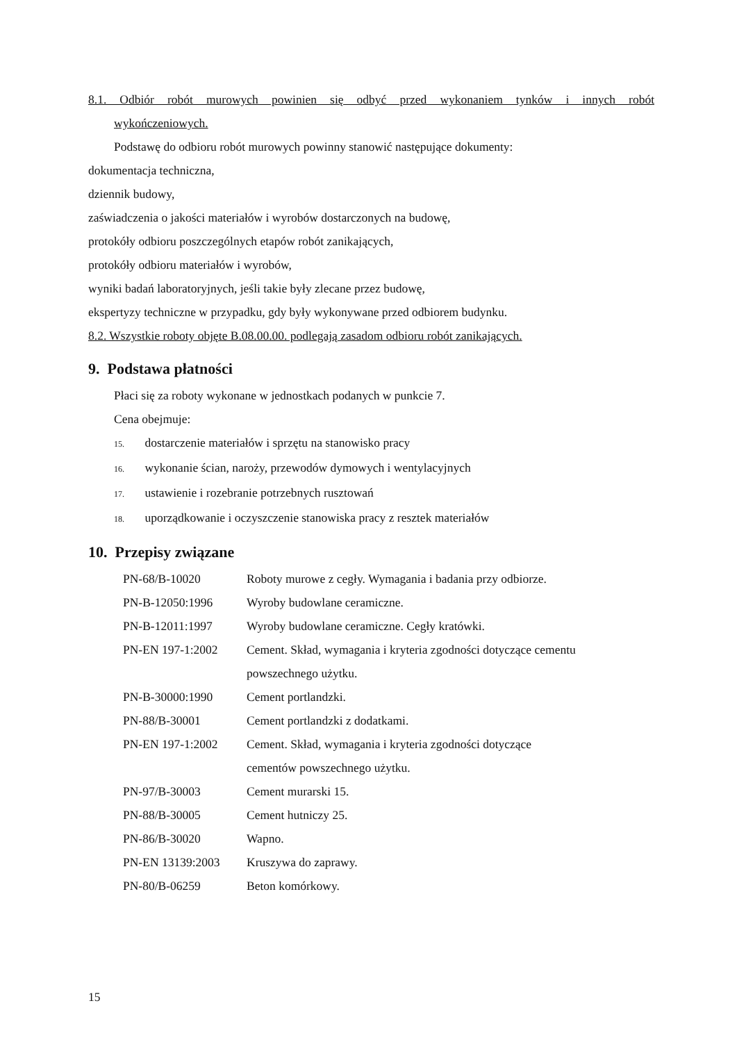8.1. Odbiór robót murowych powinien się odbyć przed wykonaniem tynków i innych robót
wykończeniowych.
Podstawę do odbioru robót murowych powinny stanowić następujące dokumenty:
dokumentacja techniczna,
dziennik budowy,
zaświadczenia o jakości materiałów i wyrobów dostarczonych na budowę,
protokóły odbioru poszczególnych etapów robót zanikających,
protokóły odbioru materiałów i wyrobów,
wyniki badań laboratoryjnych, jeśli takie były zlecane przez budowę,
ekspertyzy techniczne w przypadku, gdy były wykonywane przed odbiorem budynku.
8.2. Wszystkie roboty objęte B.08.00.00. podlegają zasadom odbioru robót zanikających.
9. Podstawa płatności
Płaci się za roboty wykonane w jednostkach podanych w punkcie 7.
Cena obejmuje:
15. dostarczenie materiałów i sprzętu na stanowisko pracy
16. wykonanie ścian, naroży, przewodów dymowych i wentylacyjnych
17. ustawienie i rozebranie potrzebnych rusztowań
18. uporządkowanie i oczyszczenie stanowiska pracy z resztek materiałów
10. Przepisy związane
| PN-68/B-10020 | Roboty murowe z cegły. Wymagania i badania przy odbiorze. |
| PN-B-12050:1996 | Wyroby budowlane ceramiczne. |
| PN-B-12011:1997 | Wyroby budowlane ceramiczne. Cegły kratówki. |
| PN-EN 197-1:2002 | Cement. Skład, wymagania i kryteria zgodności dotyczące cementu powszechnego użytku. |
| PN-B-30000:1990 | Cement portlandzki. |
| PN-88/B-30001 | Cement portlandzki z dodatkami. |
| PN-EN 197-1:2002 | Cement. Skład, wymagania i kryteria zgodności dotyczące cementów powszechnego użytku. |
| PN-97/B-30003 | Cement murarski 15. |
| PN-88/B-30005 | Cement hutniczy 25. |
| PN-86/B-30020 | Wapno. |
| PN-EN 13139:2003 | Kruszywa do zaprawy. |
| PN-80/B-06259 | Beton komórkowy. |
15